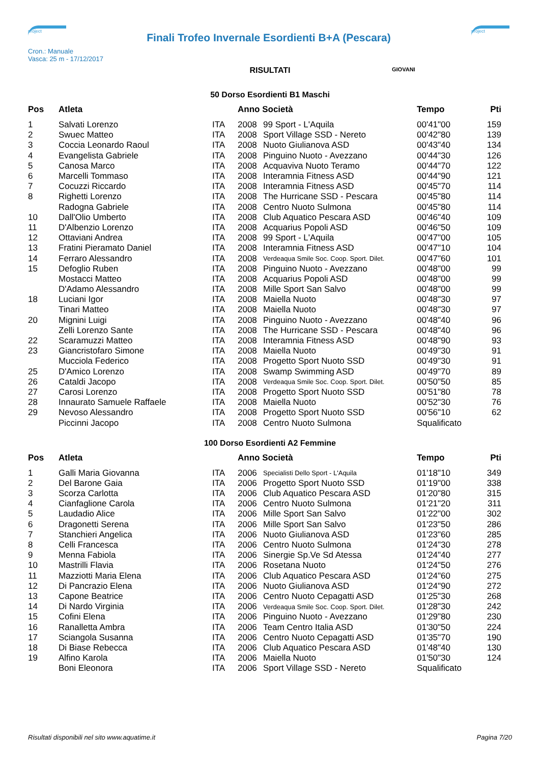project
Finali Trofeo Invernale Esordienti B+A (Pescara)
project
Cron.: Manuale
Vasca: 25 m - 17/12/2017
GIOVANI
RISULTATI
50 Dorso Esordienti B1 Maschi
| Pos | Atleta | | Anno Società | | Tempo | Pti |
| --- | --- | --- | --- | --- | --- | --- |
| 1 | Salvati Lorenzo | ITA | 2008 | 99 Sport - L'Aquila | 00'41"00 | 159 |
| 2 | Swuec Matteo | ITA | 2008 | Sport Village SSD - Nereto | 00'42"80 | 139 |
| 3 | Coccia Leonardo Raoul | ITA | 2008 | Nuoto Giulianova ASD | 00'43"40 | 134 |
| 4 | Evangelista Gabriele | ITA | 2008 | Pinguino Nuoto - Avezzano | 00'44"30 | 126 |
| 5 | Canosa Marco | ITA | 2008 | Acquaviva Nuoto Teramo | 00'44"70 | 122 |
| 6 | Marcelli Tommaso | ITA | 2008 | Interamnia Fitness ASD | 00'44"90 | 121 |
| 7 | Cocuzzi Riccardo | ITA | 2008 | Interamnia Fitness ASD | 00'45"70 | 114 |
| 8 | Righetti Lorenzo | ITA | 2008 | The Hurricane SSD - Pescara | 00'45"80 | 114 |
| | Radogna Gabriele | ITA | 2008 | Centro Nuoto Sulmona | 00'45"80 | 114 |
| 10 | Dall'Olio Umberto | ITA | 2008 | Club Aquatico Pescara ASD | 00'46"40 | 109 |
| 11 | D'Albenzio Lorenzo | ITA | 2008 | Acquarius Popoli ASD | 00'46"50 | 109 |
| 12 | Ottaviani Andrea | ITA | 2008 | 99 Sport - L'Aquila | 00'47"00 | 105 |
| 13 | Fratini Pieramato Daniel | ITA | 2008 | Interamnia Fitness ASD | 00'47"10 | 104 |
| 14 | Ferraro Alessandro | ITA | 2008 | Verdeaqua Smile Soc. Coop. Sport. Dilet. | 00'47"60 | 101 |
| 15 | Defoglio Ruben | ITA | 2008 | Pinguino Nuoto - Avezzano | 00'48"00 | 99 |
| | Mostacci Matteo | ITA | 2008 | Acquarius Popoli ASD | 00'48"00 | 99 |
| | D'Adamo Alessandro | ITA | 2008 | Mille Sport San Salvo | 00'48"00 | 99 |
| 18 | Luciani Igor | ITA | 2008 | Maiella Nuoto | 00'48"30 | 97 |
| | Tinari Matteo | ITA | 2008 | Maiella Nuoto | 00'48"30 | 97 |
| 20 | Mignini Luigi | ITA | 2008 | Pinguino Nuoto - Avezzano | 00'48"40 | 96 |
| | Zelli Lorenzo Sante | ITA | 2008 | The Hurricane SSD - Pescara | 00'48"40 | 96 |
| 22 | Scaramuzzi Matteo | ITA | 2008 | Interamnia Fitness ASD | 00'48"90 | 93 |
| 23 | Giancristofaro Simone | ITA | 2008 | Maiella Nuoto | 00'49"30 | 91 |
| | Mucciola Federico | ITA | 2008 | Progetto Sport Nuoto SSD | 00'49"30 | 91 |
| 25 | D'Amico Lorenzo | ITA | 2008 | Swamp Swimming ASD | 00'49"70 | 89 |
| 26 | Cataldi Jacopo | ITA | 2008 | Verdeaqua Smile Soc. Coop. Sport. Dilet. | 00'50"50 | 85 |
| 27 | Carosi Lorenzo | ITA | 2008 | Progetto Sport Nuoto SSD | 00'51"80 | 78 |
| 28 | Innaurato Samuele Raffaele | ITA | 2008 | Maiella Nuoto | 00'52"30 | 76 |
| 29 | Nevoso Alessandro | ITA | 2008 | Progetto Sport Nuoto SSD | 00'56"10 | 62 |
| | Piccinni Jacopo | ITA | 2008 | Centro Nuoto Sulmona | Squalificato | |
100 Dorso Esordienti A2 Femmine
| Pos | Atleta | | Anno Società | | Tempo | Pti |
| --- | --- | --- | --- | --- | --- | --- |
| 1 | Galli Maria Giovanna | ITA | 2006 | Specialisti Dello Sport - L'Aquila | 01'18"10 | 349 |
| 2 | Del Barone Gaia | ITA | 2006 | Progetto Sport Nuoto SSD | 01'19"00 | 338 |
| 3 | Scorza Carlotta | ITA | 2006 | Club Aquatico Pescara ASD | 01'20"80 | 315 |
| 4 | Cianfaglione Carola | ITA | 2006 | Centro Nuoto Sulmona | 01'21"20 | 311 |
| 5 | Laudadio Alice | ITA | 2006 | Mille Sport San Salvo | 01'22"00 | 302 |
| 6 | Dragonetti Serena | ITA | 2006 | Mille Sport San Salvo | 01'23"50 | 286 |
| 7 | Stanchieri Angelica | ITA | 2006 | Nuoto Giulianova ASD | 01'23"60 | 285 |
| 8 | Celli Francesca | ITA | 2006 | Centro Nuoto Sulmona | 01'24"30 | 278 |
| 9 | Menna Fabiola | ITA | 2006 | Sinergie Sp.Ve Sd Atessa | 01'24"40 | 277 |
| 10 | Mastrilli Flavia | ITA | 2006 | Rosetana Nuoto | 01'24"50 | 276 |
| 11 | Mazziotti Maria Elena | ITA | 2006 | Club Aquatico Pescara ASD | 01'24"60 | 275 |
| 12 | Di Pancrazio Elena | ITA | 2006 | Nuoto Giulianova ASD | 01'24"90 | 272 |
| 13 | Capone Beatrice | ITA | 2006 | Centro Nuoto Cepagatti ASD | 01'25"30 | 268 |
| 14 | Di Nardo Virginia | ITA | 2006 | Verdeaqua Smile Soc. Coop. Sport. Dilet. | 01'28"30 | 242 |
| 15 | Cofini Elena | ITA | 2006 | Pinguino Nuoto - Avezzano | 01'29"80 | 230 |
| 16 | Ranalletta Ambra | ITA | 2006 | Team Centro Italia ASD | 01'30"50 | 224 |
| 17 | Sciangola Susanna | ITA | 2006 | Centro Nuoto Cepagatti ASD | 01'35"70 | 190 |
| 18 | Di Biase Rebecca | ITA | 2006 | Club Aquatico Pescara ASD | 01'48"40 | 130 |
| 19 | Alfino Karola | ITA | 2006 | Maiella Nuoto | 01'50"30 | 124 |
| | Boni Eleonora | ITA | 2006 | Sport Village SSD - Nereto | Squalificato | |
Risultati disponibili nel sito www.aquatime.it Pagina 7/20